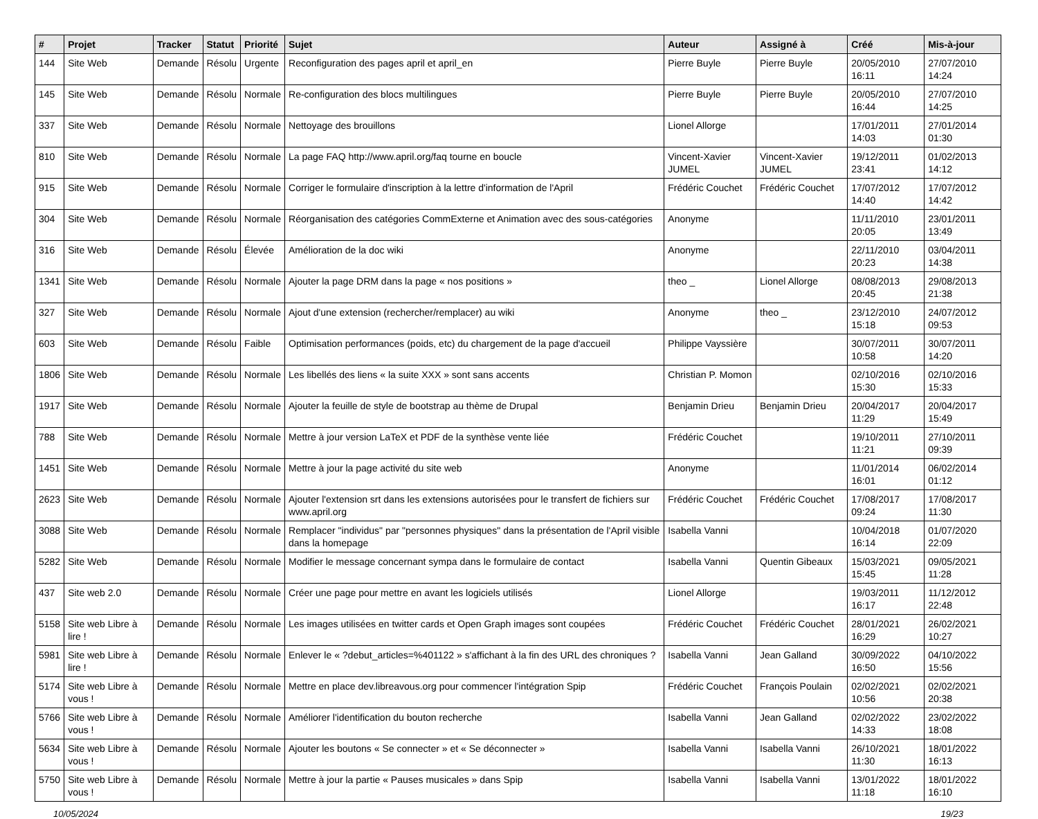| # | Projet | Tracker | Statut | Priorité | Sujet | Auteur | Assigné à | Créé | Mis-à-jour |
| --- | --- | --- | --- | --- | --- | --- | --- | --- | --- |
| 144 | Site Web | Demande | Résolu | Urgente | Reconfiguration des pages april et april_en | Pierre Buyle | Pierre Buyle | 20/05/2010 16:11 | 27/07/2010 14:24 |
| 145 | Site Web | Demande | Résolu | Normale | Re-configuration des blocs multilingues | Pierre Buyle | Pierre Buyle | 20/05/2010 16:44 | 27/07/2010 14:25 |
| 337 | Site Web | Demande | Résolu | Normale | Nettoyage des brouillons | Lionel Allorge | | 17/01/2011 14:03 | 27/01/2014 01:30 |
| 810 | Site Web | Demande | Résolu | Normale | La page FAQ http://www.april.org/faq tourne en boucle | Vincent-Xavier JUMEL | Vincent-Xavier JUMEL | 19/12/2011 23:41 | 01/02/2013 14:12 |
| 915 | Site Web | Demande | Résolu | Normale | Corriger le formulaire d'inscription à la lettre d'information de l'April | Frédéric Couchet | Frédéric Couchet | 17/07/2012 14:40 | 17/07/2012 14:42 |
| 304 | Site Web | Demande | Résolu | Normale | Réorganisation des catégories CommExterne et Animation avec des sous-catégories | Anonyme | | 11/11/2010 20:05 | 23/01/2011 13:49 |
| 316 | Site Web | Demande | Résolu | Élevée | Amélioration de la doc wiki | Anonyme | | 22/11/2010 20:23 | 03/04/2011 14:38 |
| 1341 | Site Web | Demande | Résolu | Normale | Ajouter la page DRM dans la page « nos positions » | theo _ | Lionel Allorge | 08/08/2013 20:45 | 29/08/2013 21:38 |
| 327 | Site Web | Demande | Résolu | Normale | Ajout d'une extension (rechercher/remplacer) au wiki | Anonyme | theo _ | 23/12/2010 15:18 | 24/07/2012 09:53 |
| 603 | Site Web | Demande | Résolu | Faible | Optimisation performances (poids, etc) du chargement de la page d'accueil | Philippe Vayssière | | 30/07/2011 10:58 | 30/07/2011 14:20 |
| 1806 | Site Web | Demande | Résolu | Normale | Les libellés des liens « la suite XXX » sont sans accents | Christian P. Momon | | 02/10/2016 15:30 | 02/10/2016 15:33 |
| 1917 | Site Web | Demande | Résolu | Normale | Ajouter la feuille de style de bootstrap au thème de Drupal | Benjamin Drieu | Benjamin Drieu | 20/04/2017 11:29 | 20/04/2017 15:49 |
| 788 | Site Web | Demande | Résolu | Normale | Mettre à jour version LaTeX et PDF de la synthèse vente liée | Frédéric Couchet | | 19/10/2011 11:21 | 27/10/2011 09:39 |
| 1451 | Site Web | Demande | Résolu | Normale | Mettre à jour la page activité du site web | Anonyme | | 11/01/2014 16:01 | 06/02/2014 01:12 |
| 2623 | Site Web | Demande | Résolu | Normale | Ajouter l'extension srt dans les extensions autorisées pour le transfert de fichiers sur www.april.org | Frédéric Couchet | Frédéric Couchet | 17/08/2017 09:24 | 17/08/2017 11:30 |
| 3088 | Site Web | Demande | Résolu | Normale | Remplacer "individus" par "personnes physiques" dans la présentation de l'April visible dans la homepage | Isabella Vanni | | 10/04/2018 16:14 | 01/07/2020 22:09 |
| 5282 | Site Web | Demande | Résolu | Normale | Modifier le message concernant sympa dans le formulaire de contact | Isabella Vanni | Quentin Gibeaux | 15/03/2021 15:45 | 09/05/2021 11:28 |
| 437 | Site web 2.0 | Demande | Résolu | Normale | Créer une page pour mettre en avant les logiciels utilisés | Lionel Allorge | | 19/03/2011 16:17 | 11/12/2012 22:48 |
| 5158 | Site web Libre à lire ! | Demande | Résolu | Normale | Les images utilisées en twitter cards et Open Graph images sont coupées | Frédéric Couchet | Frédéric Couchet | 28/01/2021 16:29 | 26/02/2021 10:27 |
| 5981 | Site web Libre à lire ! | Demande | Résolu | Normale | Enlever le « ?debut_articles=%401122 » s'affichant à la fin des URL des chroniques ? | Isabella Vanni | Jean Galland | 30/09/2022 16:50 | 04/10/2022 15:56 |
| 5174 | Site web Libre à vous ! | Demande | Résolu | Normale | Mettre en place dev.libreavous.org pour commencer l'intégration Spip | Frédéric Couchet | François Poulain | 02/02/2021 10:56 | 02/02/2021 20:38 |
| 5766 | Site web Libre à vous ! | Demande | Résolu | Normale | Améliorer l'identification du bouton recherche | Isabella Vanni | Jean Galland | 02/02/2022 14:33 | 23/02/2022 18:08 |
| 5634 | Site web Libre à vous ! | Demande | Résolu | Normale | Ajouter les boutons « Se connecter » et « Se déconnecter » | Isabella Vanni | Isabella Vanni | 26/10/2021 11:30 | 18/01/2022 16:13 |
| 5750 | Site web Libre à vous ! | Demande | Résolu | Normale | Mettre à jour la partie « Pauses musicales » dans Spip | Isabella Vanni | Isabella Vanni | 13/01/2022 11:18 | 18/01/2022 16:10 |
10/05/2024 19/23